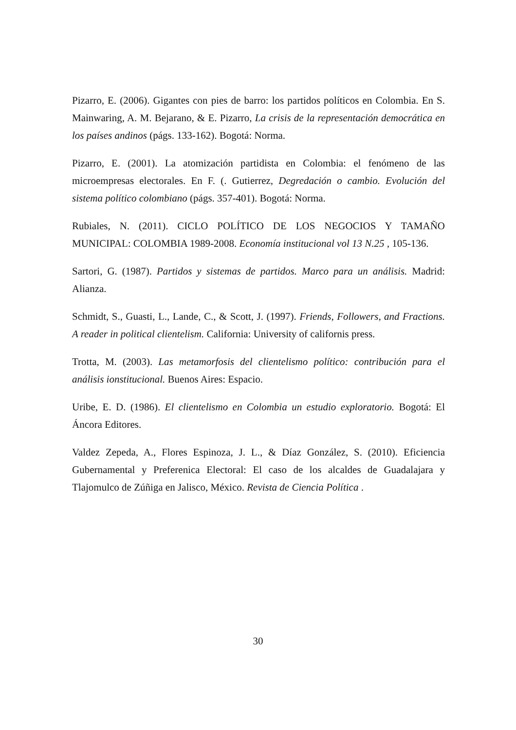Pizarro, E. (2006). Gigantes con pies de barro: los partidos políticos en Colombia. En S. Mainwaring, A. M. Bejarano, & E. Pizarro, La crisis de la representación democrática en los países andinos (págs. 133-162). Bogotá: Norma.
Pizarro, E. (2001). La atomización partidista en Colombia: el fenómeno de las microempresas electorales. En F. (. Gutierrez, Degredación o cambio. Evolución del sistema político colombiano (págs. 357-401). Bogotá: Norma.
Rubiales, N. (2011). CICLO POLÍTICO DE LOS NEGOCIOS Y TAMAÑO MUNICIPAL: COLOMBIA 1989-2008. Economía institucional vol 13 N.25 , 105-136.
Sartori, G. (1987). Partidos y sistemas de partidos. Marco para un análisis. Madrid: Alianza.
Schmidt, S., Guasti, L., Lande, C., & Scott, J. (1997). Friends, Followers, and Fractions. A reader in political clientelism. California: University of californis press.
Trotta, M. (2003). Las metamorfosis del clientelismo político: contribución para el análisis ionstitucional. Buenos Aires: Espacio.
Uribe, E. D. (1986). El clientelismo en Colombia un estudio exploratorio. Bogotá: El Áncora Editores.
Valdez Zepeda, A., Flores Espinoza, J. L., & Díaz González, S. (2010). Eficiencia Gubernamental y Preferenica Electoral: El caso de los alcaldes de Guadalajara y Tlajomulco de Zúñiga en Jalisco, México. Revista de Ciencia Política .
30